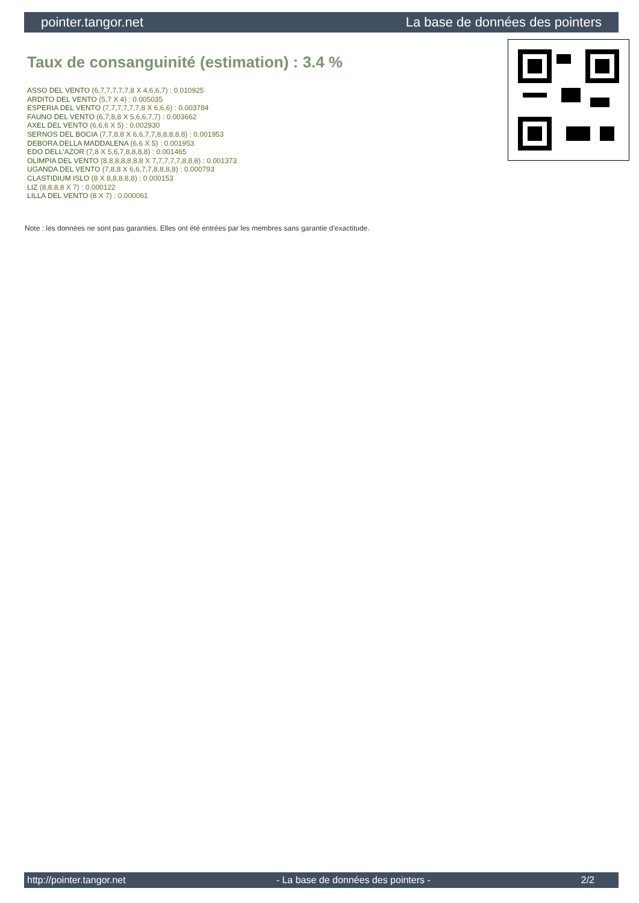pointer.tangor.net La base de données des pointers
Taux de consanguinité (estimation) : 3.4 %
ASSO DEL VENTO (6,7,7,7,7,7,8 X 4,6,6,7) : 0.010925
ARDITO DEL VENTO (5,7 X 4) : 0.005035
ESPERIA DEL VENTO (7,7,7,7,7,7,8 X 6,6,6) : 0.003784
FAUNO DEL VENTO (6,7,8,8 X 5,6,6,7,7) : 0.003662
AXEL DEL VENTO (6,6,6 X 5) : 0.002930
SERNOS DEL BOCIA (7,7,8,8 X 6,6,7,7,8,8,8,8,8) : 0.001953
DEBORA DELLA MADDALENA (6,6 X 5) : 0.001953
EDO DELL'AZOR (7,8 X 5,6,7,8,8,8,8) : 0.001465
OLIMPIA DEL VENTO (8,8,8,8,8,8,8 X 7,7,7,7,7,8,8,8) : 0.001373
UGANDA DEL VENTO (7,8,8 X 6,6,7,7,8,8,8,8) : 0.000793
CLASTIDIUM ISLO (8 X 8,8,8,8,8) : 0.000153
LIZ (8,8,8,8 X 7) : 0.000122
LILLA DEL VENTO (8 X 7) : 0.000061
Note : les données ne sont pas garanties. Elles ont été entrées par les membres sans garantie d'exactitude.
http://pointer.tangor.net - La base de données des pointers - 2/2